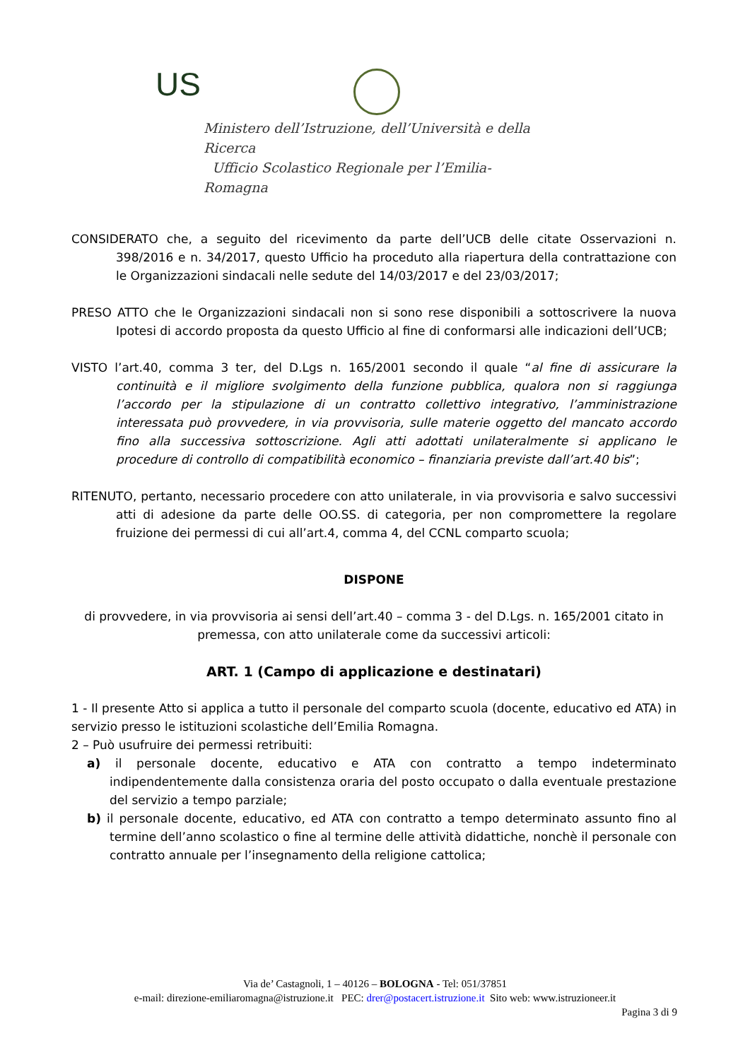US
Ministero dell’Istruzione, dell’Università e della Ricerca
Ufficio Scolastico Regionale per l’Emilia-Romagna
CONSIDERATO che, a seguito del ricevimento da parte dell’UCB delle citate Osservazioni n. 398/2016 e n. 34/2017, questo Ufficio ha proceduto alla riapertura della contrattazione con le Organizzazioni sindacali nelle sedute del 14/03/2017 e del 23/03/2017;
PRESO ATTO che le Organizzazioni sindacali non si sono rese disponibili a sottoscrivere la nuova Ipotesi di accordo proposta da questo Ufficio al fine di conformarsi alle indicazioni dell’UCB;
VISTO l’art.40, comma 3 ter, del D.Lgs n. 165/2001 secondo il quale “al fine di assicurare la continuità e il migliore svolgimento della funzione pubblica, qualora non si raggiunga l’accordo per la stipulazione di un contratto collettivo integrativo, l’amministrazione interessata può provvedere, in via provvisoria, sulle materie oggetto del mancato accordo fino alla successiva sottoscrizione. Agli atti adottati unilateralmente si applicano le procedure di controllo di compatibilità economico – finanziaria previste dall’art.40 bis”;
RITENUTO, pertanto, necessario procedere con atto unilaterale, in via provvisoria e salvo successivi atti di adesione da parte delle OO.SS. di categoria, per non compromettere la regolare fruizione dei permessi di cui all’art.4, comma 4, del CCNL comparto scuola;
DISPONE
di provvedere, in via provvisoria ai sensi dell’art.40 – comma 3 - del D.Lgs. n. 165/2001 citato in premessa, con atto unilaterale come da successivi articoli:
ART. 1 (Campo di applicazione e destinatari)
1 - Il presente Atto si applica a tutto il personale del comparto scuola (docente, educativo ed ATA) in servizio presso le istituzioni scolastiche dell’Emilia Romagna.
2 – Può usufruire dei permessi retribuiti:
a) il personale docente, educativo e ATA con contratto a tempo indeterminato indipendentemente dalla consistenza oraria del posto occupato o dalla eventuale prestazione del servizio a tempo parziale;
b) il personale docente, educativo, ed ATA con contratto a tempo determinato assunto fino al termine dell’anno scolastico o fine al termine delle attività didattiche, nonchè il personale con contratto annuale per l’insegnamento della religione cattolica;
Via de’ Castagnoli, 1 – 40126 – BOLOGNA - Tel: 051/37851
e-mail: direzione-emiliaromagna@istruzione.it PEC: drer@postacert.istruzione.it Sito web: www.istruzioneer.it
Pagina 3 di 9